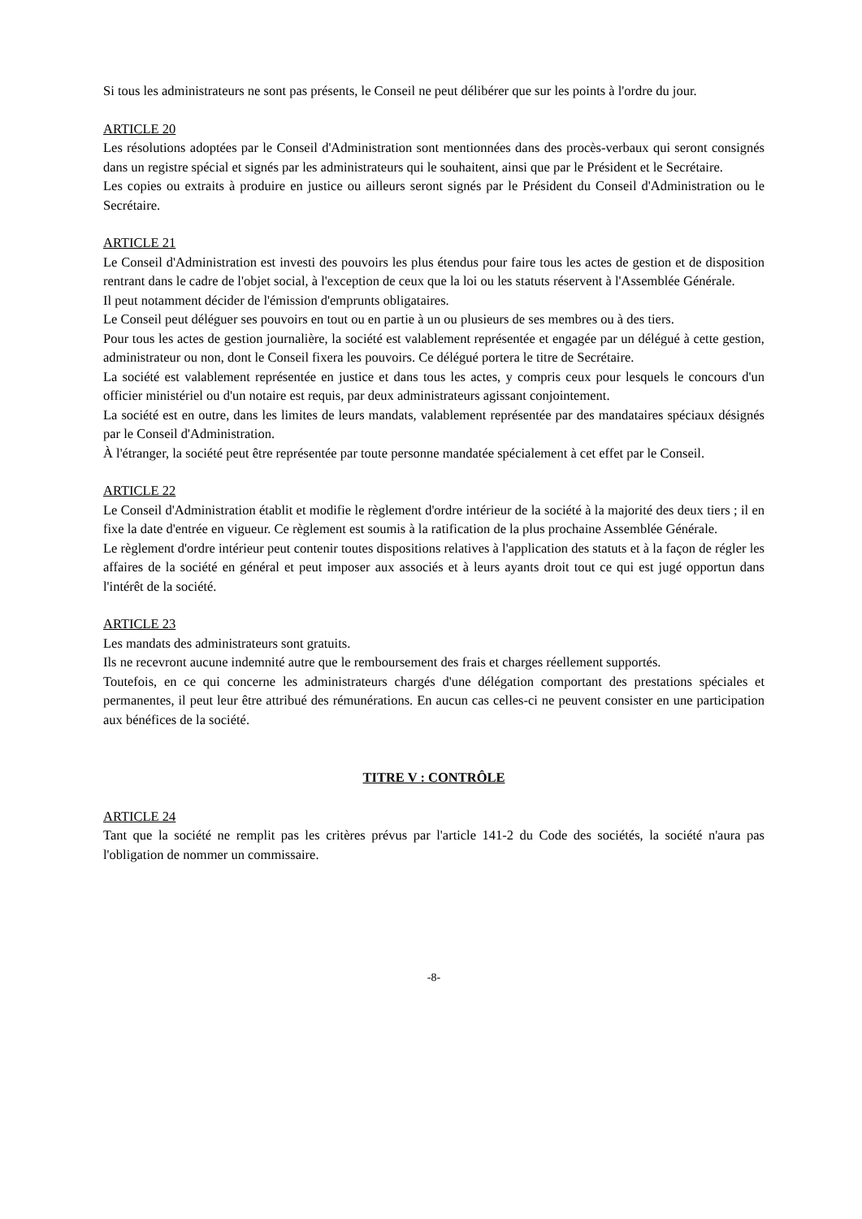Si tous les administrateurs ne sont pas présents, le Conseil ne peut délibérer que sur les points à l'ordre du jour.
ARTICLE 20
Les résolutions adoptées par le Conseil d'Administration sont mentionnées dans des procès-verbaux qui seront consignés dans un registre spécial et signés par les administrateurs qui le souhaitent, ainsi que par le Président et le Secrétaire.
Les copies ou extraits à produire en justice ou ailleurs seront signés par le Président du Conseil d'Administration ou le Secrétaire.
ARTICLE 21
Le Conseil d'Administration est investi des pouvoirs les plus étendus pour faire tous les actes de gestion et de disposition rentrant dans le cadre de l'objet social, à l'exception de ceux que la loi ou les statuts réservent à l'Assemblée Générale.
Il peut notamment décider de l'émission d'emprunts obligataires.
Le Conseil peut déléguer ses pouvoirs en tout ou en partie à un ou plusieurs de ses membres ou à des tiers.
Pour tous les actes de gestion journalière, la société est valablement représentée et engagée par un délégué à cette gestion, administrateur ou non, dont le Conseil fixera les pouvoirs. Ce délégué portera le titre de Secrétaire.
La société est valablement représentée en justice et dans tous les actes, y compris ceux pour lesquels le concours d'un officier ministériel ou d'un notaire est requis, par deux administrateurs agissant conjointement.
La société est en outre, dans les limites de leurs mandats, valablement représentée par des mandataires spéciaux désignés par le Conseil d'Administration.
À l'étranger, la société peut être représentée par toute personne mandatée spécialement à cet effet par le Conseil.
ARTICLE 22
Le Conseil d'Administration établit et modifie le règlement d'ordre intérieur de la société à la majorité des deux tiers ; il en fixe la date d'entrée en vigueur. Ce règlement est soumis à la ratification de la plus prochaine Assemblée Générale.
Le règlement d'ordre intérieur peut contenir toutes dispositions relatives à l'application des statuts et à la façon de régler les affaires de la société en général et peut imposer aux associés et à leurs ayants droit tout ce qui est jugé opportun dans l'intérêt de la société.
ARTICLE 23
Les mandats des administrateurs sont gratuits.
Ils ne recevront aucune indemnité autre que le remboursement des frais et charges réellement supportés.
Toutefois, en ce qui concerne les administrateurs chargés d'une délégation comportant des prestations spéciales et permanentes, il peut leur être attribué des rémunérations. En aucun cas celles-ci ne peuvent consister en une participation aux bénéfices de la société.
TITRE V : CONTRÔLE
ARTICLE 24
Tant que la société ne remplit pas les critères prévus par l'article 141-2 du Code des sociétés, la société n'aura pas l'obligation de nommer un commissaire.
-8-